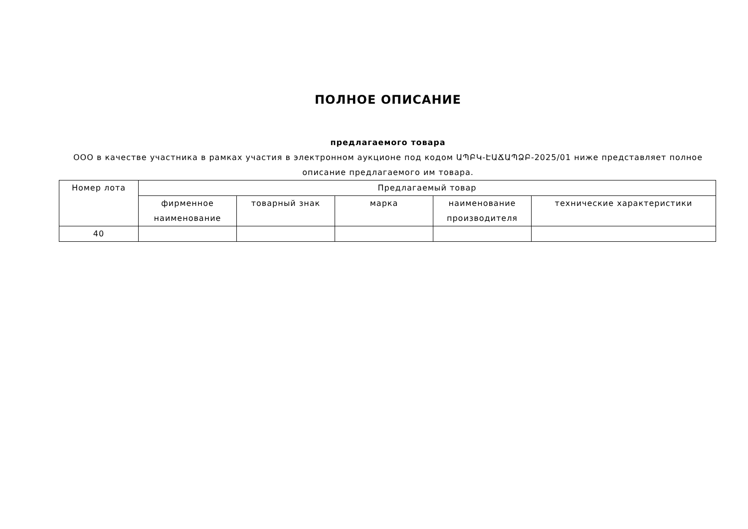ПОЛНОЕ ОПИСАНИЕ
предлагаемого товара
ООО в качестве участника в рамках участия в электронном аукционе под кодом ԱՊԲԿ-ԷԱՃԱՊՁԲ-2025/01 ниже представляет полное описание предлагаемого им товара.
| Номер лота | Предлагаемый товар | | | | |
| --- | --- | --- | --- | --- | --- |
| | фирменное наименование | товарный знак | марка | наименование производителя | технические характеристики |
| 40 | | | | | |